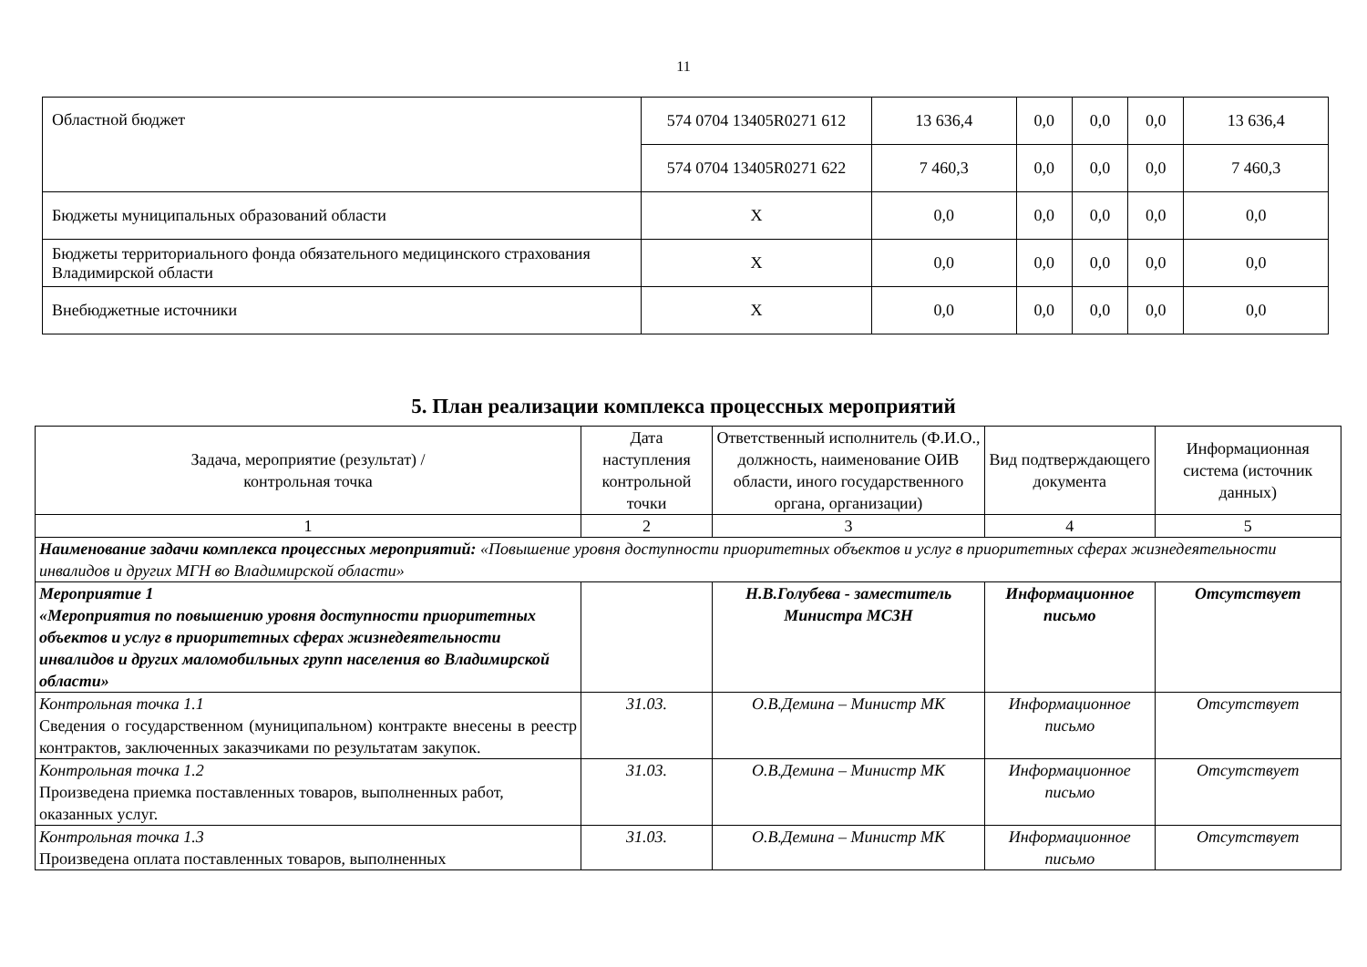11
| Областной бюджет | 574 0704 13405R0271 612 | 13 636,4 | 0,0 | 0,0 | 0,0 | 13 636,4 |
| | 574 0704 13405R0271 622 | 7 460,3 | 0,0 | 0,0 | 0,0 | 7 460,3 |
| Бюджеты муниципальных образований области | X | 0,0 | 0,0 | 0,0 | 0,0 | 0,0 |
| Бюджеты территориального фонда обязательного медицинского страхования Владимирской области | X | 0,0 | 0,0 | 0,0 | 0,0 | 0,0 |
| Внебюджетные источники | X | 0,0 | 0,0 | 0,0 | 0,0 | 0,0 |
5. План реализации комплекса процессных мероприятий
| Задача, мероприятие (результат) / контрольная точка | Дата наступления контрольной точки | Ответственный исполнитель (Ф.И.О., должность, наименование ОИВ области, иного государственного органа, организации) | Вид подтверждающего документа | Информационная система (источник данных) |
| --- | --- | --- | --- | --- |
| 1 | 2 | 3 | 4 | 5 |
| Наименование задачи комплекса процессных мероприятий: «Повышение уровня доступности приоритетных объектов и услуг в приоритетных сферах жизнедеятельности инвалидов и других МГН во Владимирской области» | | | | |
| Мероприятие 1 «Мероприятия по повышению уровня доступности приоритетных объектов и услуг в приоритетных сферах жизнедеятельности инвалидов и других маломобильных групп населения во Владимирской области» | | Н.В.Голубева - заместитель Министра МСЗН | Информационное письмо | Отсутствует |
| Контрольная точка 1.1 Сведения о государственном (муниципальном) контракте внесены в реестр контрактов, заключенных заказчиками по результатам закупок. | 31.03. | О.В.Демина – Министр МК | Информационное письмо | Отсутствует |
| Контрольная точка 1.2 Произведена приемка поставленных товаров, выполненных работ, оказанных услуг. | 31.03. | О.В.Демина – Министр МК | Информационное письмо | Отсутствует |
| Контрольная точка 1.3 Произведена оплата поставленных товаров, выполненных | 31.03. | О.В.Демина – Министр МК | Информационное письмо | Отсутствует |